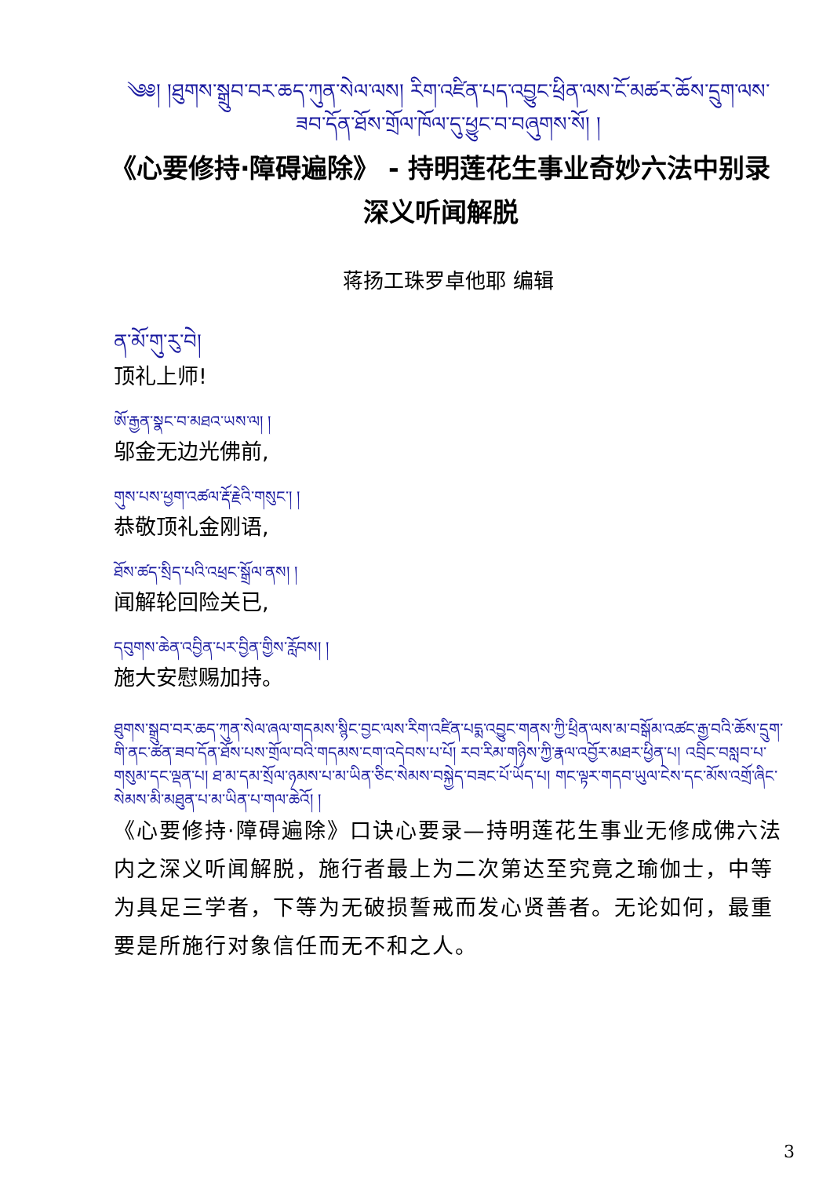༄༅། །ཐུགས་སྒྲུབ་བར་ཆད་ཀུན་སེལ་ལས། རིག་འཛིན་པད་འབྱུང་ཕྲིན་ལས་ངོ་མཚར་ཆོས་དྲུག་ལས་ཟབ་དོན་ཐོས་གྲོལ་ཁོལ་དུ་ཕྱུང་བ་བཞུགས་སོ། །
《心要修持·障碍遍除》 - 持明莲花生事业奇妙六法中别录深义听闻解脱
蒋扬工珠罗卓他耶 编辑
ན་མོ་གུ་རུ་བེ།
顶礼上师!
ཨོ་རྒྱན་སྣང་བ་མཐའ་ཡས་ལ། །
邬金无边光佛前,
གུས་པས་ཕྱག་འཚལ་རྡོ་རྗེའི་གསུང་། །
恭敬顶礼金刚语,
ཐོས་ཚད་སྲིད་པའི་འཕྲང་སྒྲོལ་ནས། །
闻解轮回险关已,
དབུགས་ཆེན་འབྱིན་པར་བྱིན་གྱིས་རློབས། །
施大安慰赐加持。
ཐུགས་སྒྲུབ་བར་ཆད་ཀུན་སེལ་ཞལ་གདམས་སྙིང་བྱང་ལས་རིག་འཛིན་པདྨ་འབྱུང་གནས་ཀྱི་ཕྲིན་ལས་མ་བསྒོམ་འཚང་རྒྱ་བའི་ཆོས་དྲུག་གི་ནང་ཚན་ཟབ་དོན་ཐོས་པས་གྲོལ་བའི་གདམས་ངག་འདེབས་པ་པོ། རབ་རིམ་གཉིས་ཀྱི་རྣལ་འབྱོར་མཐར་ཕྱིན་པ། འབྲིང་བསླབ་པ་གསུམ་དང་ལྡན་པ། ཐ་མ་དམ་སྲོལ་ཉམས་པ་མ་ཡིན་ཅིང་སེམས་བསྐྱེད་བཟང་པོ་ཡོད་པ། གང་ལྟར་གདབ་ཡུལ་ངེས་དང་མོས་འགྲོ་ཞིང་སེམས་མི་མཐུན་པ་མ་ཡིན་པ་གལ་ཆེའོ། །
《心要修持·障碍遍除》口诀心要录—持明莲花生事业无修成佛六法内之深义听闻解脱，施行者最上为二次第达至究竟之瑜伽士，中等为具足三学者，下等为无破损誓戒而发心贤善者。无论如何，最重要是所施行对象信任而无不和之人。
3